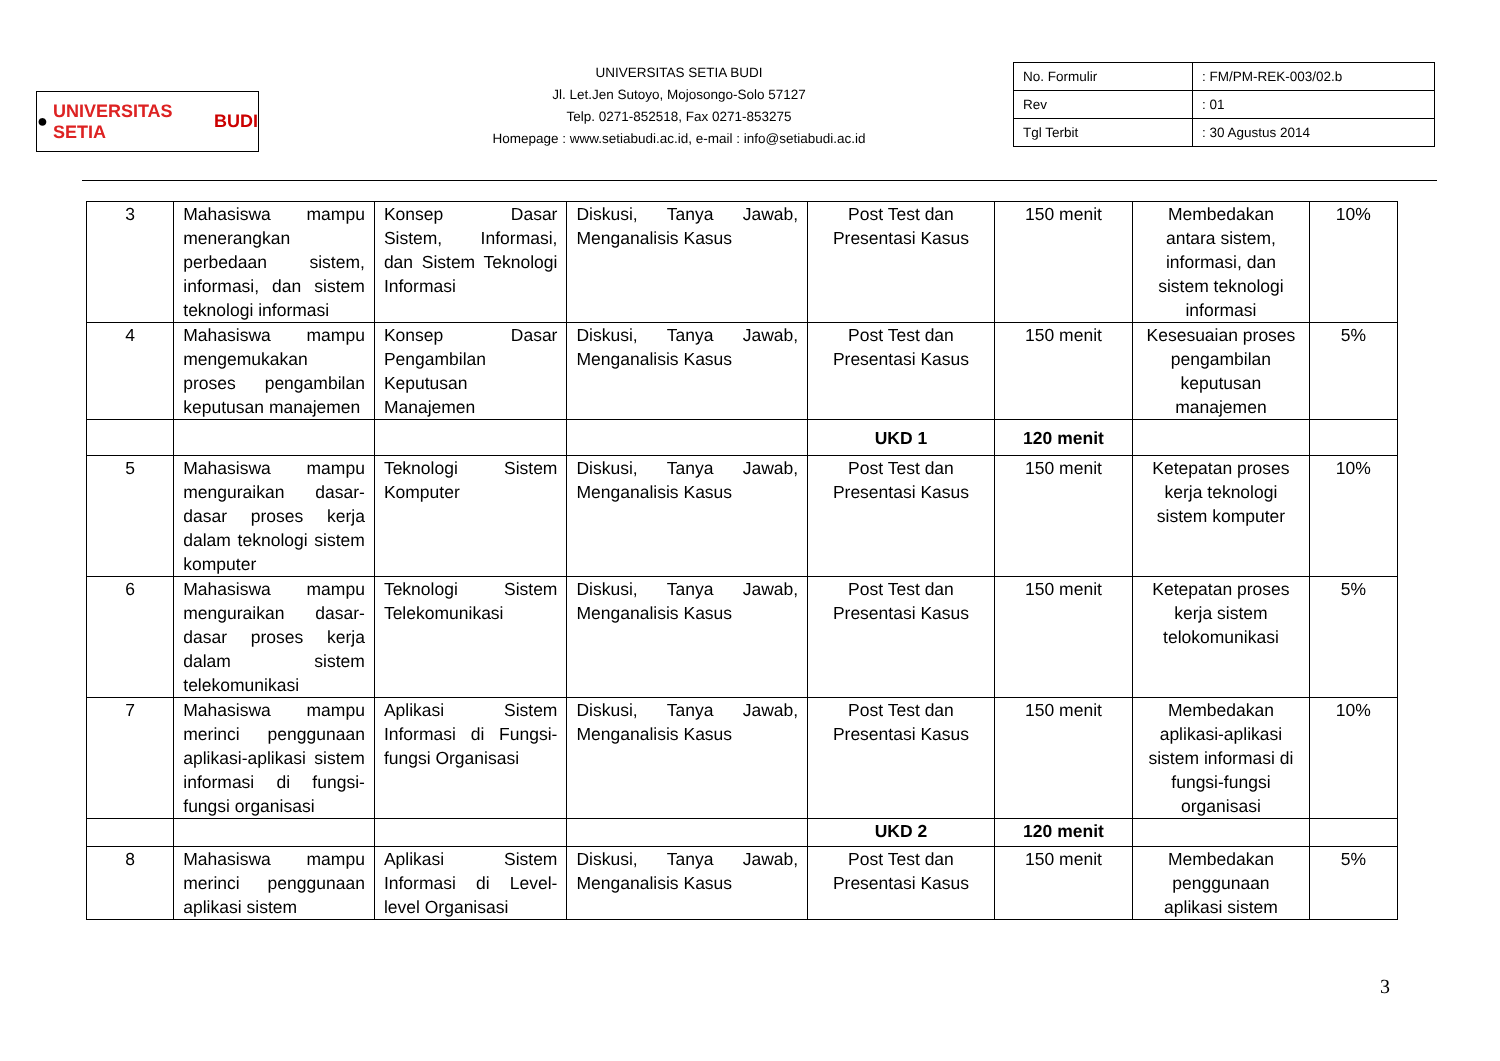● UNIVERSITAS SETIA BUDI
UNIVERSITAS SETIA BUDI
Jl. Let.Jen Sutoyo, Mojosongo-Solo 57127
Telp. 0271-852518, Fax 0271-853275
Homepage : www.setiabudi.ac.id, e-mail : info@setiabudi.ac.id
| No. Formulir | : FM/PM-REK-003/02.b |
| Rev | : 01 |
| Tgl Terbit | : 30 Agustus 2014 |
| 3 | Mahasiswa mampu menerangkan perbedaan sistem, informasi, dan sistem teknologi informasi | Konsep Dasar Sistem, Informasi, dan Sistem Teknologi Informasi | Diskusi, Tanya Jawab, Menganalisis Kasus | Post Test dan Presentasi Kasus | 150 menit | Membedakan antara sistem, informasi, dan sistem teknologi informasi | 10% |
| 4 | Mahasiswa mampu mengemukakan proses pengambilan keputusan manajemen | Konsep Dasar Pengambilan Keputusan Manajemen | Diskusi, Tanya Jawab, Menganalisis Kasus | Post Test dan Presentasi Kasus | 150 menit | Kesesuaian proses pengambilan keputusan manajemen | 5% |
| | | | | UKD 1 | 120 menit | | |
| 5 | Mahasiswa mampu menguraikan dasar-dasar proses kerja dalam teknologi sistem komputer | Teknologi Sistem Komputer | Diskusi, Tanya Jawab, Menganalisis Kasus | Post Test dan Presentasi Kasus | 150 menit | Ketepatan proses kerja teknologi sistem komputer | 10% |
| 6 | Mahasiswa mampu menguraikan dasar-dasar proses kerja dalam sistem telekomunikasi | Teknologi Sistem Telekomunikasi | Diskusi, Tanya Jawab, Menganalisis Kasus | Post Test dan Presentasi Kasus | 150 menit | Ketepatan proses kerja sistem telokomunikasi | 5% |
| 7 | Mahasiswa mampu merinci penggunaan aplikasi-aplikasi sistem informasi di fungsi-fungsi organisasi | Aplikasi Sistem Informasi di Fungsi-fungsi Organisasi | Diskusi, Tanya Jawab, Menganalisis Kasus | Post Test dan Presentasi Kasus | 150 menit | Membedakan aplikasi-aplikasi sistem informasi di fungsi-fungsi organisasi | 10% |
| | | | | UKD 2 | 120 menit | | |
| 8 | Mahasiswa mampu merinci penggunaan aplikasi sistem | Aplikasi Sistem Informasi di Level-level Organisasi | Diskusi, Tanya Jawab, Menganalisis Kasus | Post Test dan Presentasi Kasus | 150 menit | Membedakan penggunaan aplikasi sistem | 5% |
3